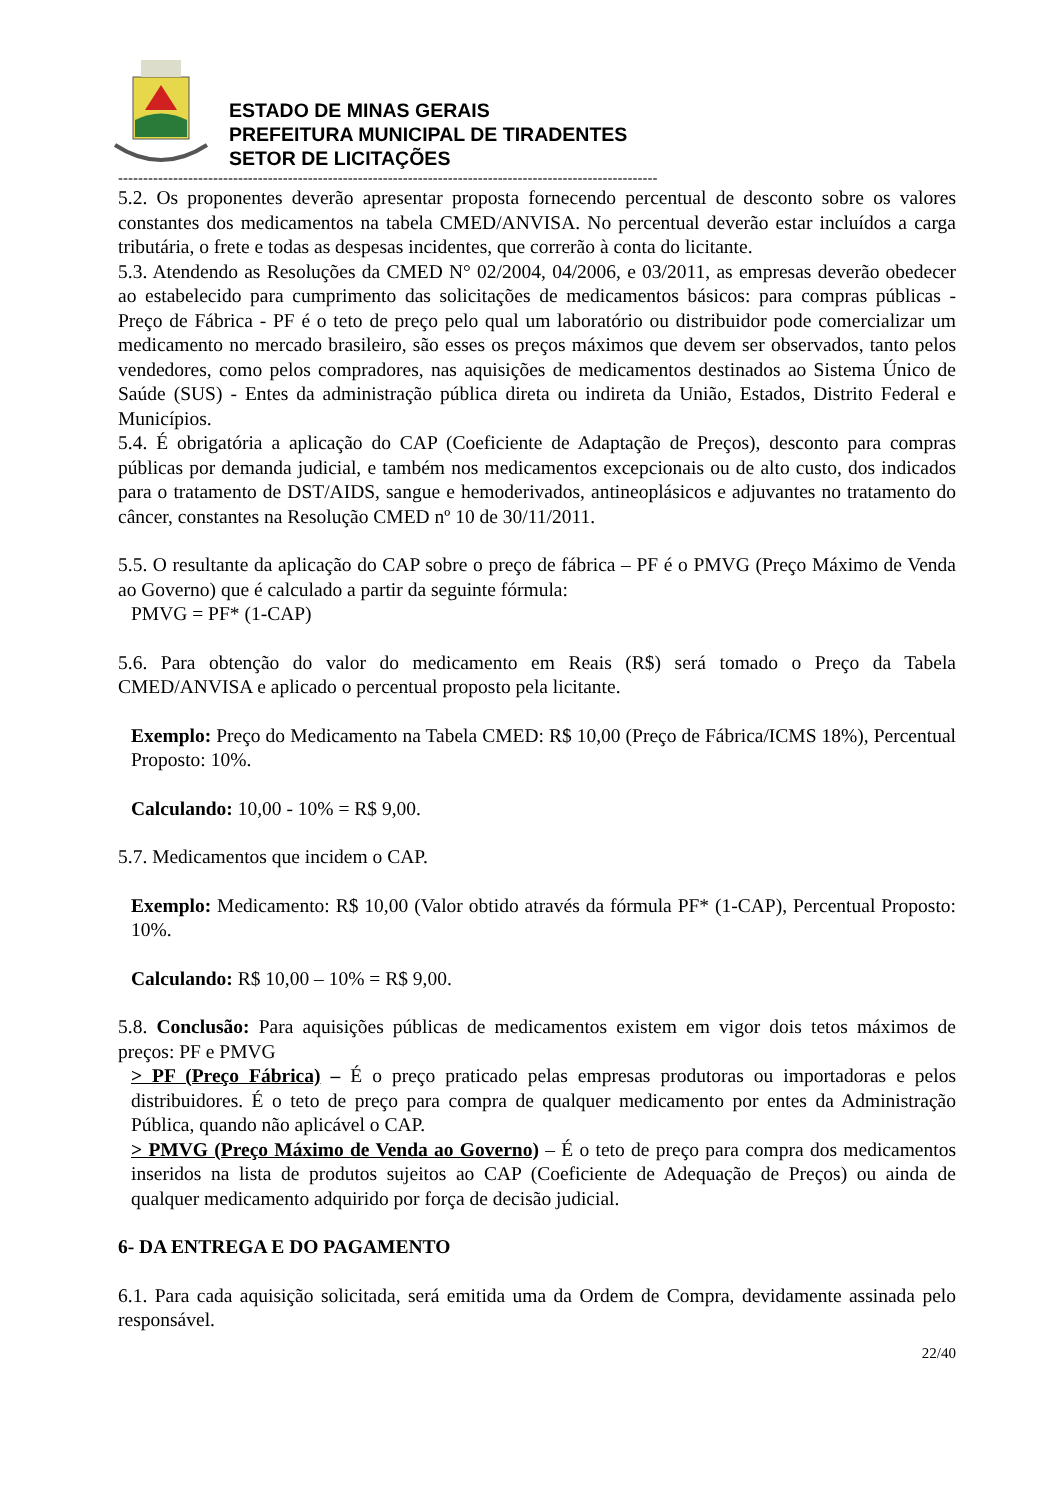ESTADO DE MINAS GERAIS
PREFEITURA MUNICIPAL DE TIRADENTES
SETOR DE LICITAÇÕES
------------------------------------------------------------------------------------------------------------
5.2. Os proponentes deverão apresentar proposta fornecendo percentual de desconto sobre os valores constantes dos medicamentos na tabela CMED/ANVISA. No percentual deverão estar incluídos a carga tributária, o frete e todas as despesas incidentes, que correrão à conta do licitante.
5.3. Atendendo as Resoluções da CMED N° 02/2004, 04/2006, e 03/2011, as empresas deverão obedecer ao estabelecido para cumprimento das solicitações de medicamentos básicos: para compras públicas - Preço de Fábrica - PF é o teto de preço pelo qual um laboratório ou distribuidor pode comercializar um medicamento no mercado brasileiro, são esses os preços máximos que devem ser observados, tanto pelos vendedores, como pelos compradores, nas aquisições de medicamentos destinados ao Sistema Único de Saúde (SUS) - Entes da administração pública direta ou indireta da União, Estados, Distrito Federal e Municípios.
5.4. É obrigatória a aplicação do CAP (Coeficiente de Adaptação de Preços), desconto para compras públicas por demanda judicial, e também nos medicamentos excepcionais ou de alto custo, dos indicados para o tratamento de DST/AIDS, sangue e hemoderivados, antineoplásicos e adjuvantes no tratamento do câncer, constantes na Resolução CMED nº 10 de 30/11/2011.
5.5. O resultante da aplicação do CAP sobre o preço de fábrica – PF é o PMVG (Preço Máximo de Venda ao Governo) que é calculado a partir da seguinte fórmula:
PMVG = PF* (1-CAP)
5.6. Para obtenção do valor do medicamento em Reais (R$) será tomado o Preço da Tabela CMED/ANVISA e aplicado o percentual proposto pela licitante.
Exemplo: Preço do Medicamento na Tabela CMED: R$ 10,00 (Preço de Fábrica/ICMS 18%), Percentual Proposto: 10%.
Calculando: 10,00 - 10% = R$ 9,00.
5.7. Medicamentos que incidem o CAP.
Exemplo: Medicamento: R$ 10,00 (Valor obtido através da fórmula PF* (1-CAP), Percentual Proposto: 10%.
Calculando: R$ 10,00 – 10% = R$ 9,00.
5.8. Conclusão: Para aquisições públicas de medicamentos existem em vigor dois tetos máximos de preços: PF e PMVG
> PF (Preço Fábrica) – É o preço praticado pelas empresas produtoras ou importadoras e pelos distribuidores. É o teto de preço para compra de qualquer medicamento por entes da Administração Pública, quando não aplicável o CAP.
> PMVG (Preço Máximo de Venda ao Governo) – É o teto de preço para compra dos medicamentos inseridos na lista de produtos sujeitos ao CAP (Coeficiente de Adequação de Preços) ou ainda de qualquer medicamento adquirido por força de decisão judicial.
6- DA ENTREGA E DO PAGAMENTO
6.1. Para cada aquisição solicitada, será emitida uma da Ordem de Compra, devidamente assinada pelo responsável.
22/40